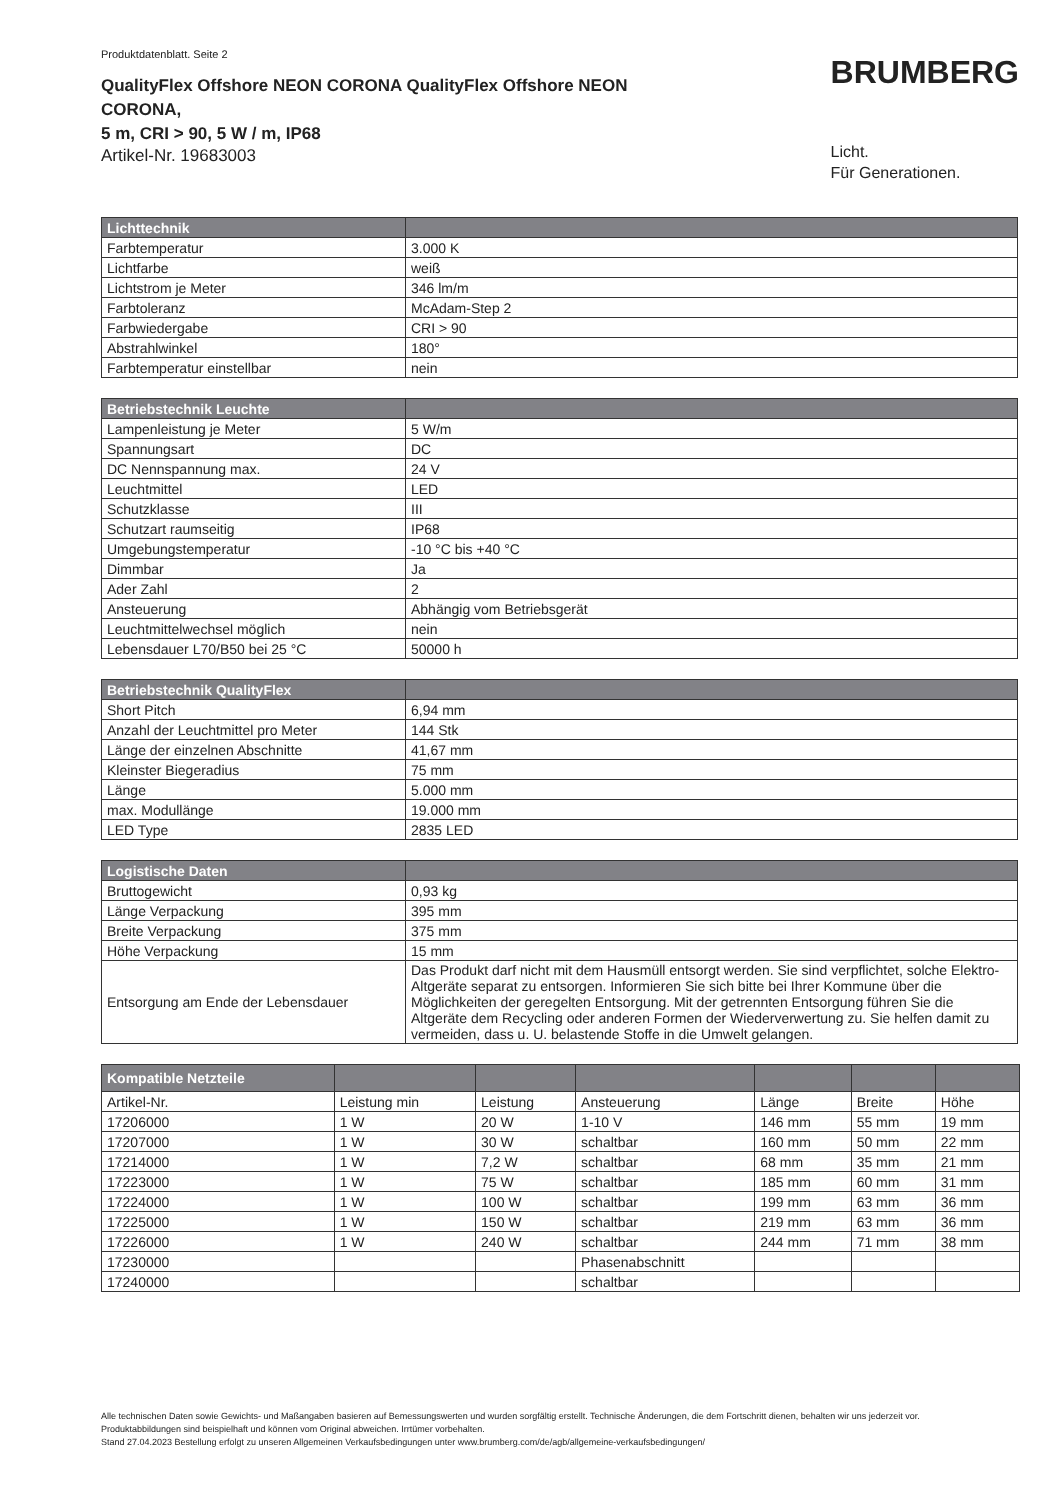Produktdatenblatt. Seite 2
QualityFlex Offshore NEON CORONA QualityFlex Offshore NEON CORONA,
5 m, CRI > 90, 5 W / m, IP68
Artikel-Nr. 19683003
BRUMBERG
Licht.
Für Generationen.
| Lichttechnik | |
| --- | --- |
| Farbtemperatur | 3.000 K |
| Lichtfarbe | weiß |
| Lichtstrom je Meter | 346 lm/m |
| Farbtoleranz | McAdam-Step 2 |
| Farbwiedergabe | CRI > 90 |
| Abstrahlwinkel | 180° |
| Farbtemperatur einstellbar | nein |
| Betriebstechnik Leuchte | |
| --- | --- |
| Lampenleistung je Meter | 5 W/m |
| Spannungsart | DC |
| DC Nennspannung max. | 24 V |
| Leuchtmittel | LED |
| Schutzklasse | III |
| Schutzart raumseitig | IP68 |
| Umgebungstemperatur | -10 °C bis +40 °C |
| Dimmbar | Ja |
| Ader Zahl | 2 |
| Ansteuerung | Abhängig vom Betriebsgerät |
| Leuchtmittelwechsel möglich | nein |
| Lebensdauer L70/B50 bei 25 °C | 50000 h |
| Betriebstechnik QualityFlex | |
| --- | --- |
| Short Pitch | 6,94 mm |
| Anzahl der Leuchtmittel pro Meter | 144 Stk |
| Länge der einzelnen Abschnitte | 41,67 mm |
| Kleinster Biegeradius | 75 mm |
| Länge | 5.000 mm |
| max. Modullänge | 19.000 mm |
| LED Type | 2835 LED |
| Logistische Daten | |
| --- | --- |
| Bruttogewicht | 0,93 kg |
| Länge Verpackung | 395 mm |
| Breite Verpackung | 375 mm |
| Höhe Verpackung | 15 mm |
| Entsorgung am Ende der Lebensdauer | Das Produkt darf nicht mit dem Hausmüll entsorgt werden. Sie sind verpflichtet, solche Elektro-Altgeräte separat zu entsorgen. Informieren Sie sich bitte bei Ihrer Kommune über die Möglichkeiten der geregelten Entsorgung. Mit der getrennten Entsorgung führen Sie die Altgeräte dem Recycling oder anderen Formen der Wiederverwertung zu. Sie helfen damit zu vermeiden, dass u. U. belastende Stoffe in die Umwelt gelangen. |
| Kompatible Netzteile | | | | | | |
| --- | --- | --- | --- | --- | --- | --- |
| Artikel-Nr. | Leistung min | Leistung | Ansteuerung | Länge | Breite | Höhe |
| 17206000 | 1 W | 20 W | 1-10 V | 146 mm | 55 mm | 19 mm |
| 17207000 | 1 W | 30 W | schaltbar | 160 mm | 50 mm | 22 mm |
| 17214000 | 1 W | 7,2 W | schaltbar | 68 mm | 35 mm | 21 mm |
| 17223000 | 1 W | 75 W | schaltbar | 185 mm | 60 mm | 31 mm |
| 17224000 | 1 W | 100 W | schaltbar | 199 mm | 63 mm | 36 mm |
| 17225000 | 1 W | 150 W | schaltbar | 219 mm | 63 mm | 36 mm |
| 17226000 | 1 W | 240 W | schaltbar | 244 mm | 71 mm | 38 mm |
| 17230000 | | | Phasenabschnitt | | | |
| 17240000 | | | schaltbar | | | |
Alle technischen Daten sowie Gewichts- und Maßangaben basieren auf Bemessungswerten und wurden sorgfältig erstellt. Technische Änderungen, die dem Fortschritt dienen, behalten wir uns jederzeit vor. Produktabbildungen sind beispielhaft und können vom Original abweichen. Irrtümer vorbehalten.
Stand 27.04.2023 Bestellung erfolgt zu unseren Allgemeinen Verkaufsbedingungen unter www.brumberg.com/de/agb/allgemeine-verkaufsbedingungen/